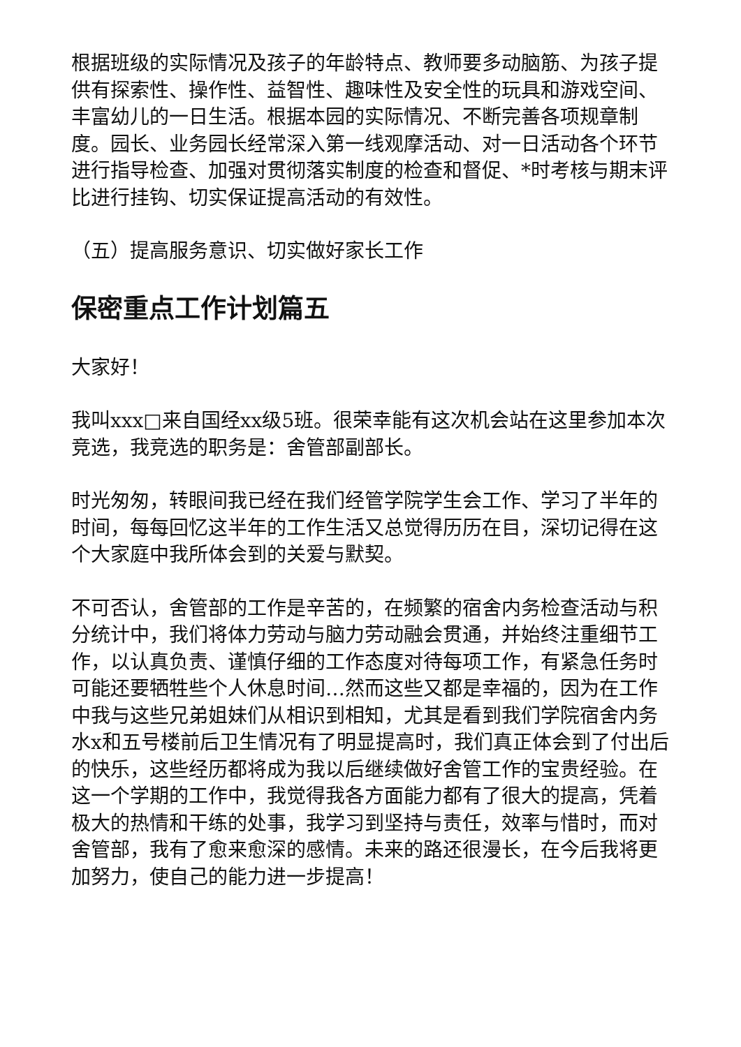根据班级的实际情况及孩子的年龄特点、教师要多动脑筋、为孩子提供有探索性、操作性、益智性、趣味性及安全性的玩具和游戏空间、丰富幼儿的一日生活。根据本园的实际情况、不断完善各项规章制度。园长、业务园长经常深入第一线观摩活动、对一日活动各个环节进行指导检查、加强对贯彻落实制度的检查和督促、*时考核与期末评比进行挂钩、切实保证提高活动的有效性。
（五）提高服务意识、切实做好家长工作
保密重点工作计划篇五
大家好！
我叫xxx□来自国经xx级5班。很荣幸能有这次机会站在这里参加本次竞选，我竞选的职务是：舍管部副部长。
时光匆匆，转眼间我已经在我们经管学院学生会工作、学习了半年的时间，每每回忆这半年的工作生活又总觉得历历在目，深切记得在这个大家庭中我所体会到的关爱与默契。
不可否认，舍管部的工作是辛苦的，在频繁的宿舍内务检查活动与积分统计中，我们将体力劳动与脑力劳动融会贯通，并始终注重细节工作，以认真负责、谨慎仔细的工作态度对待每项工作，有紧急任务时可能还要牺牲些个人休息时间…然而这些又都是幸福的，因为在工作中我与这些兄弟姐妹们从相识到相知，尤其是看到我们学院宿舍内务水x和五号楼前后卫生情况有了明显提高时，我们真正体会到了付出后的快乐，这些经历都将成为我以后继续做好舍管工作的宝贵经验。在这一个学期的工作中，我觉得我各方面能力都有了很大的提高，凭着极大的热情和干练的处事，我学习到坚持与责任，效率与惜时，而对舍管部，我有了愈来愈深的感情。未来的路还很漫长，在今后我将更加努力，使自己的能力进一步提高！